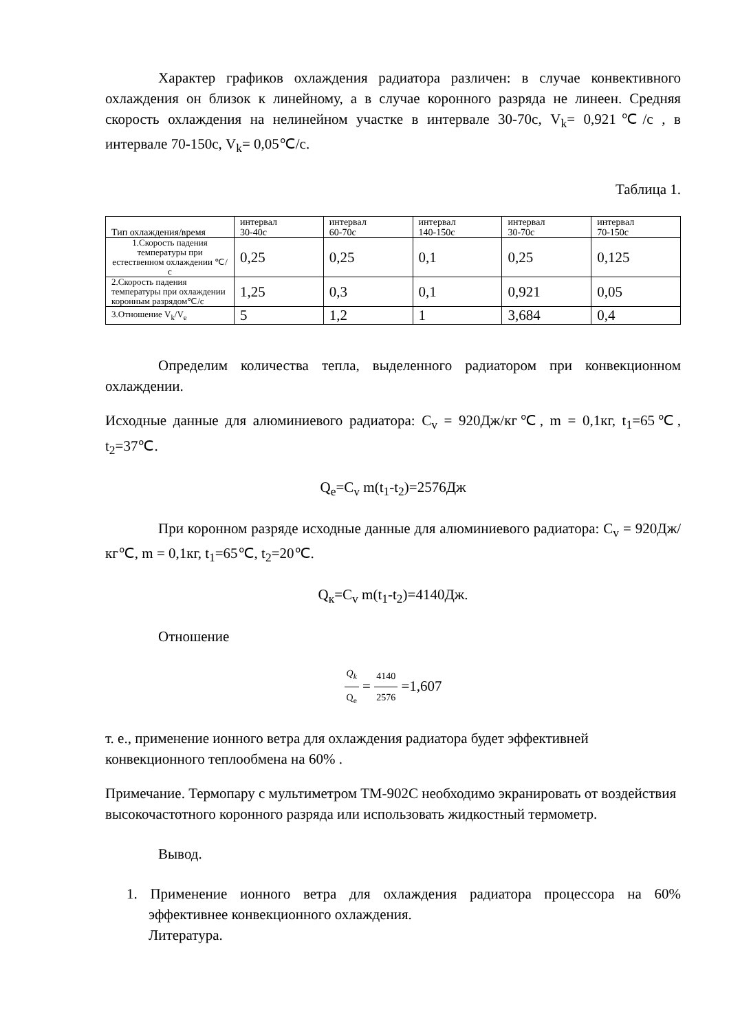Характер графиков охлаждения радиатора различен: в случае конвективного охлаждения он близок к линейному, а в случае коронного разряда не линеен. Средняя скорость охлаждения на нелинейном участке в интервале 30-70с, V<sub>k</sub>= 0,921℃/с , в интервале 70-150с, V<sub>k</sub>= 0,05℃/с.
Таблица 1.
| Тип охлаждения/время | интервал 30-40с | интервал 60-70с | интервал 140-150с | интервал 30-70с | интервал 70-150с |
| 1.Скорость падения температуры при естественном охлаждении ℃/с | 0,25 | 0,25 | 0,1 | 0,25 | 0,125 |
| 2.Скорость падения температуры при охлаждении коронным разрядом℃/с | 1,25 | 0,3 | 0,1 | 0,921 | 0,05 |
| 3.Отношение V<sub>k</sub>/V<sub>e</sub> | 5 | 1,2 | 1 | 3,684 | 0,4 |
Определим количества тепла, выделенного радиатором при конвекционном охлаждении.
Исходные данные для алюминиевого радиатора: C<sub>v</sub> = 920Дж/кг℃, m = 0,1кг, t<sub>1</sub>=65℃, t<sub>2</sub>=37℃.
Q<sub>e</sub>=C<sub>v</sub> m(t<sub>1</sub>-t<sub>2</sub>)=2576Дж
При коронном разряде исходные данные для алюминиевого радиатора: C<sub>v</sub> = 920Дж/кг℃, m = 0,1кг, t<sub>1</sub>=65℃, t<sub>2</sub>=20℃.
Q<sub>к</sub>=C<sub>v</sub> m(t<sub>1</sub>-t<sub>2</sub>)=4140Дж.
Отношение
Q<sub>k</sub> Q<sub>e</sub> = 4140 2576 =1,607
т. е., применение ионного ветра для охлаждения радиатора будет эффективней конвекционного теплообмена на 60% .
Примечание. Термопару с мультиметром ТМ-902С необходимо экранировать от воздействия высокочастотного коронного разряда или использовать жидкостный термометр.
Вывод.
1. Применение ионного ветра для охлаждения радиатора процессора на 60% эффективнее конвекционного охлаждения.
Литература.